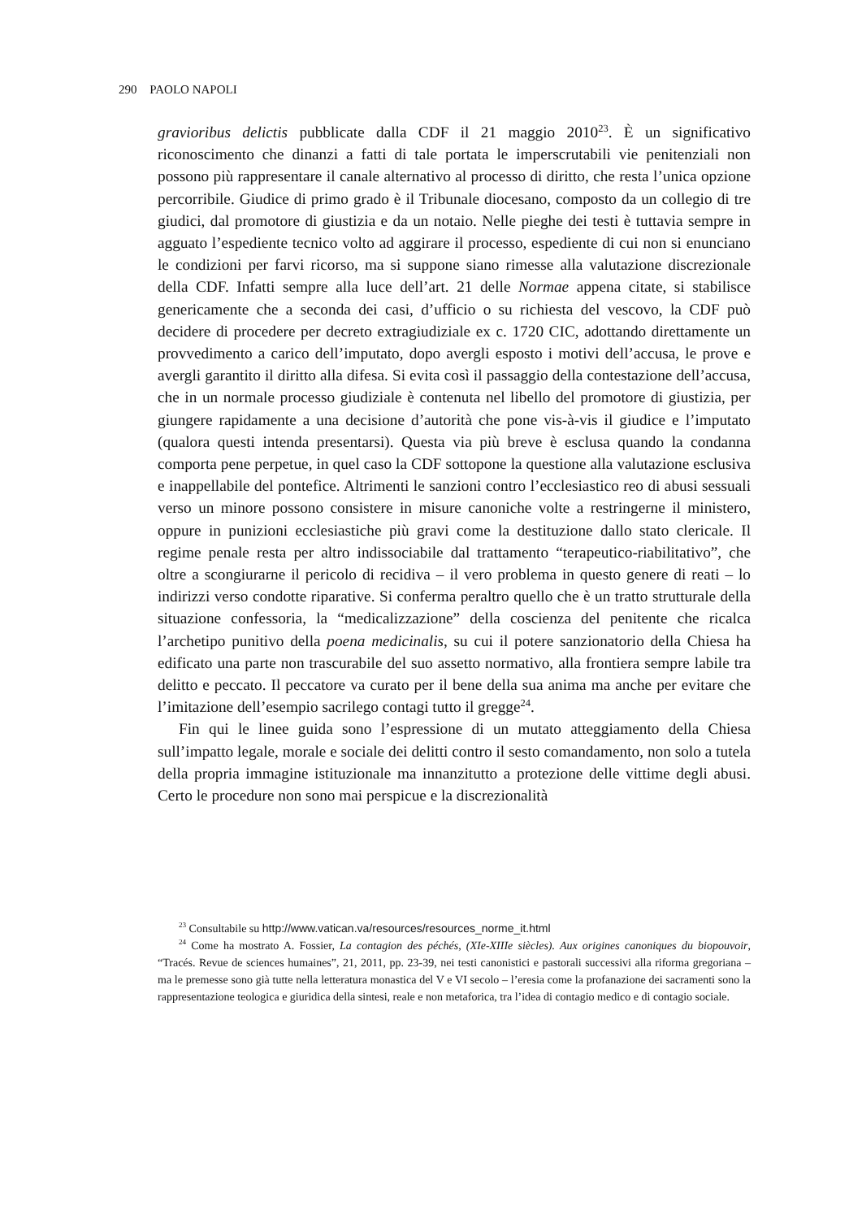290 PAOLO NAPOLI
gravioribus delictis pubblicate dalla CDF il 21 maggio 2010<sup>23</sup>. È un significativo riconoscimento che dinanzi a fatti di tale portata le imperscrutabili vie penitenziali non possono più rappresentare il canale alternativo al processo di diritto, che resta l’unica opzione percorribile. Giudice di primo grado è il Tribunale diocesano, composto da un collegio di tre giudici, dal promotore di giustizia e da un notaio. Nelle pieghe dei testi è tuttavia sempre in agguato l’espediente tecnico volto ad aggirare il processo, espediente di cui non si enunciano le condizioni per farvi ricorso, ma si suppone siano rimesse alla valutazione discrezionale della CDF. Infatti sempre alla luce dell’art. 21 delle Normae appena citate, si stabilisce genericamente che a seconda dei casi, d’ufficio o su richiesta del vescovo, la CDF può decidere di procedere per decreto extragiudiziale ex c. 1720 CIC, adottando direttamente un provvedimento a carico dell’imputato, dopo avergli esposto i motivi dell’accusa, le prove e avergli garantito il diritto alla difesa. Si evita così il passaggio della contestazione dell’accusa, che in un normale processo giudiziale è contenuta nel libello del promotore di giustizia, per giungere rapidamente a una decisione d’autorità che pone vis-à-vis il giudice e l’imputato (qualora questi intenda presentarsi). Questa via più breve è esclusa quando la condanna comporta pene perpetue, in quel caso la CDF sottopone la questione alla valutazione esclusiva e inappellabile del pontefice. Altrimenti le sanzioni contro l’ecclesiastico reo di abusi sessuali verso un minore possono consistere in misure canoniche volte a restringerne il ministero, oppure in punizioni ecclesiastiche più gravi come la destituzione dallo stato clericale. Il regime penale resta per altro indissociabile dal trattamento “terapeutico-riabilitativo”, che oltre a scongiurarne il pericolo di recidiva – il vero problema in questo genere di reati – lo indirizzi verso condotte riparative. Si conferma peraltro quello che è un tratto strutturale della situazione confessoria, la “medicalizzazione” della coscienza del penitente che ricalca l’archetipo punitivo della poena medicinalis, su cui il potere sanzionatorio della Chiesa ha edificato una parte non trascurabile del suo assetto normativo, alla frontiera sempre labile tra delitto e peccato. Il peccatore va curato per il bene della sua anima ma anche per evitare che l’imitazione dell’esempio sacrilego contagi tutto il gregge<sup>24</sup>.
Fin qui le linee guida sono l’espressione di un mutato atteggiamento della Chiesa sull’impatto legale, morale e sociale dei delitti contro il sesto comandamento, non solo a tutela della propria immagine istituzionale ma innanzitutto a protezione delle vittime degli abusi. Certo le procedure non sono mai perspicue e la discrezionalità
<sup>23</sup> Consultabile su http://www.vatican.va/resources/resources_norme_it.html
<sup>24</sup> Come ha mostrato A. Fossier, La contagion des péchés, (XIe-XIIIe siècles). Aux origines canoniques du biopouvoir, “Tracés. Revue de sciences humaines”, 21, 2011, pp. 23-39, nei testi canonistici e pastorali successivi alla riforma gregoriana – ma le premesse sono già tutte nella letteratura monastica del V e VI secolo – l’eresia come la profanazione dei sacramenti sono la rappresentazione teologica e giuridica della sintesi, reale e non metaforica, tra l’idea di contagio medico e di contagio sociale.